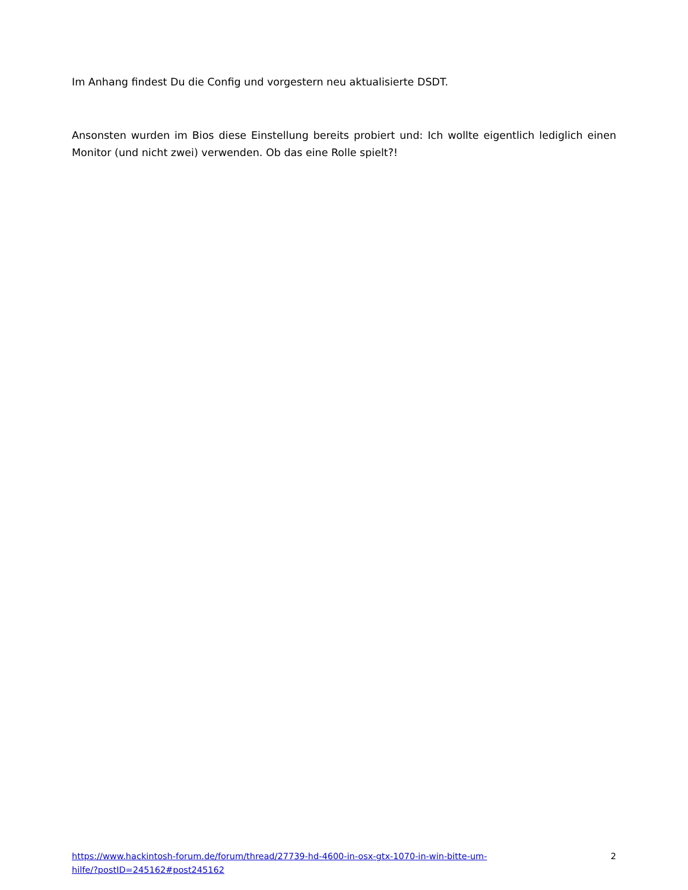Im Anhang findest Du die Config und vorgestern neu aktualisierte DSDT.
Ansonsten wurden im Bios diese Einstellung bereits probiert und: Ich wollte eigentlich lediglich einen Monitor (und nicht zwei) verwenden. Ob das eine Rolle spielt?!
https://www.hackintosh-forum.de/forum/thread/27739-hd-4600-in-osx-gtx-1070-in-win-bitte-um-hilfe/?postID=245162#post245162 2